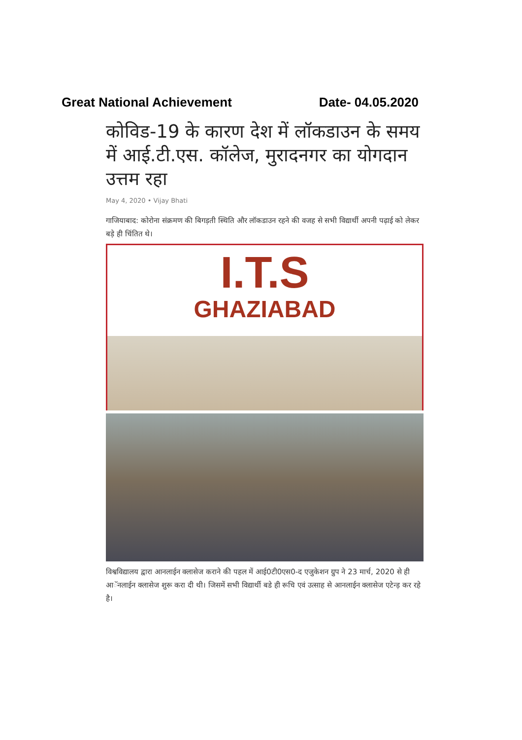Great National Achievement Date- 04.05.2020
कोविड-19 के कारण देश में लॉकडाउन के समय में आई.टी.एस. कॉलेज, मुरादनगर का योगदान उत्तम रहा
May 4, 2020 • Vijay Bhati
गाजियाबाद: कोरोना संक्रमण की बिगड़ती स्थिति और लॉकडाउन रहने की वजह से सभी विद्यार्थी अपनी पढ़ाई को लेकर बड़े ही चिंतित थे।
I.T.S
GHAZIABAD
विश्वविद्यालय द्वारा आनलाईन क्लासेज कराने की पहल में आई0टी0एस0-द एजुकेशन ग्रुप ने 23 मार्च, 2020 से ही आॅनलाईन क्लासेज शुरू करा दी थी। जिसमें सभी विद्यार्थी बडे ही रूचि एवं उत्साह से आनलाईन क्लासेज एटेन्ड़ कर रहे है।